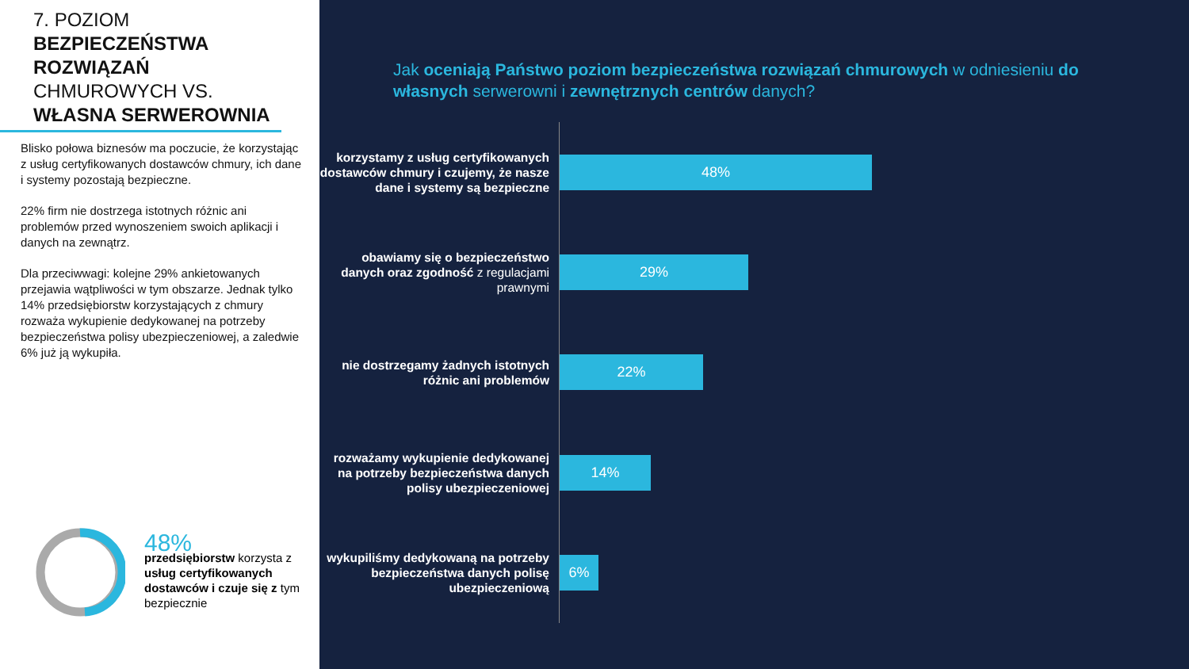7. POZIOM
BEZPIECZEŃSTWA ROZWIĄZAŃ
CHMUROWYCH VS.
WŁASNA SERWEROWNIA
Blisko połowa biznesów ma poczucie, że korzystając z usług certyfikowanych dostawców chmury, ich dane i systemy pozostają bezpieczne.
22% firm nie dostrzega istotnych różnic ani problemów przed wynoszeniem swoich aplikacji i danych na zewnątrz.
Dla przeciwwagi: kolejne 29% ankietowanych przejawia wątpliwości w tym obszarze. Jednak tylko 14% przedsiębiorstw korzystających z chmury rozważa wykupienie dedykowanej na potrzeby bezpieczeństwa polisy ubezpieczeniowej, a zaledwie 6% już ją wykupiła.
48%
przedsiębiorstw korzysta z usług certyfikowanych dostawców i czuje się z tym bezpiecznie
Jak oceniają Państwo poziom bezpieczeństwa rozwiązań chmurowych w odniesieniu do własnych serwerowni i zewnętrznych centrów danych?
korzystamy z usług certyfikowanych dostawców chmury i czujemy, że nasze dane i systemy są bezpieczne
48%
obawiamy się o bezpieczeństwo danych oraz zgodność z regulacjami prawnymi
29%
nie dostrzegamy żadnych istotnych różnic ani problemów
22%
rozważamy wykupienie dedykowanej na potrzeby bezpieczeństwa danych polisy ubezpieczeniowej
14%
wykupiliśmy dedykowaną na potrzeby bezpieczeństwa danych polisę ubezpieczeniową
6%